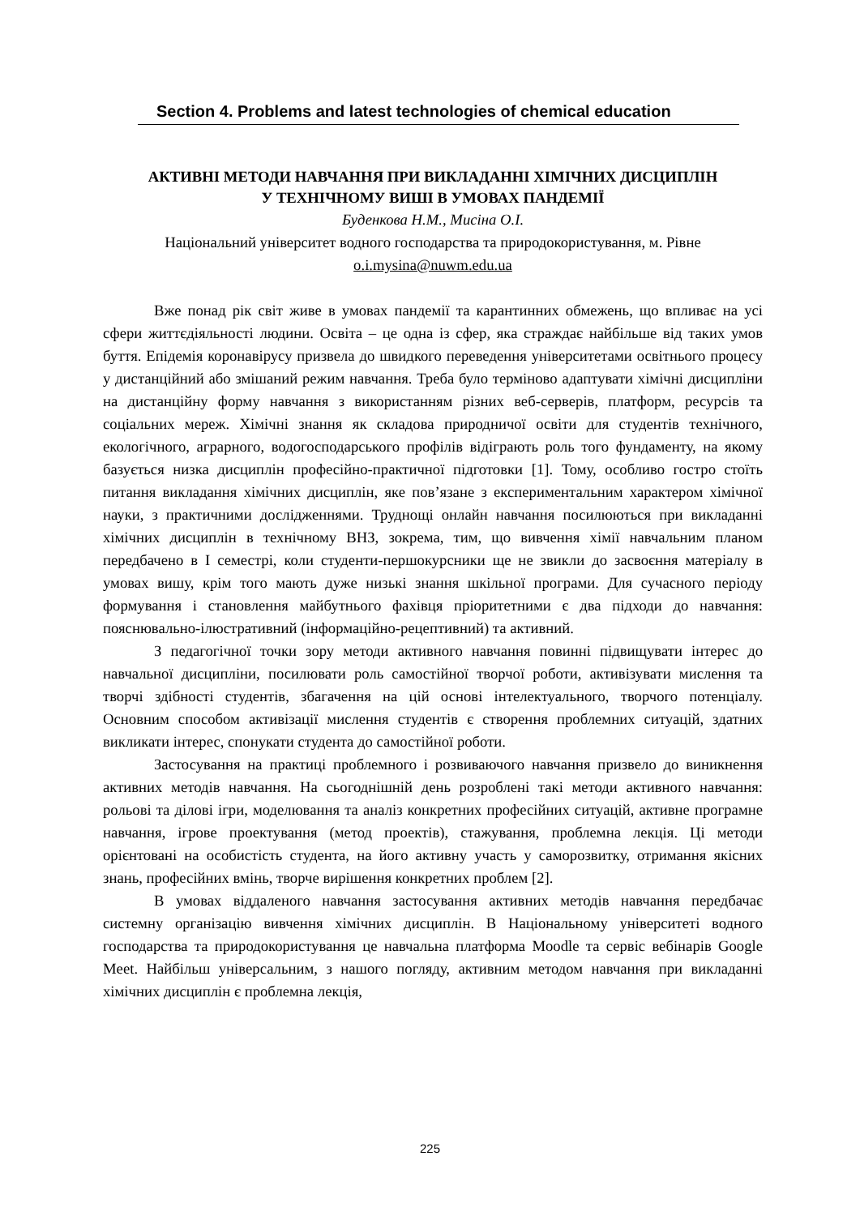Section 4. Problems and latest technologies of chemical education
АКТИВНІ МЕТОДИ НАВЧАННЯ ПРИ ВИКЛАДАННІ ХІМІЧНИХ ДИСЦИПЛІН
У ТЕХНІЧНОМУ ВИШІ В УМОВАХ ПАНДЕМІЇ
Буденкова Н.М., Мисіна О.І.
Національний університет водного господарства та природокористування, м. Рівне
o.i.mysina@nuwm.edu.ua
Вже понад рік світ живе в умовах пандемії та карантинних обмежень, що впливає на усі сфери життєдіяльності людини. Освіта – це одна із сфер, яка страждає найбільше від таких умов буття. Епідемія коронавірусу призвела до швидкого переведення університетами освітнього процесу у дистанційний або змішаний режим навчання. Треба було терміново адаптувати хімічні дисципліни на дистанційну форму навчання з використанням різних веб-серверів, платформ, ресурсів та соціальних мереж. Хімічні знання як складова природничої освіти для студентів технічного, екологічного, аграрного, водогосподарського профілів відіграють роль того фундаменту, на якому базується низка дисциплін професійно-практичної підготовки [1]. Тому, особливо гостро стоїть питання викладання хімічних дисциплін, яке пов’язане з експериментальним характером хімічної науки, з практичними дослідженнями. Труднощі онлайн навчання посилюються при викладанні хімічних дисциплін в технічному ВНЗ, зокрема, тим, що вивчення хімії навчальним планом передбачено в І семестрі, коли студенти-першокурсники ще не звикли до засвоєння матеріалу в умовах вишу, крім того мають дуже низькі знання шкільної програми. Для сучасного періоду формування і становлення майбутнього фахівця пріоритетними є два підходи до навчання: пояснювально-ілюстративний (інформаційно-рецептивний) та активний.
З педагогічної точки зору методи активного навчання повинні підвищувати інтерес до навчальної дисципліни, посилювати роль самостійної творчої роботи, активізувати мислення та творчі здібності студентів, збагачення на цій основі інтелектуального, творчого потенціалу. Основним способом активізації мислення студентів є створення проблемних ситуацій, здатних викликати інтерес, спонукати студента до самостійної роботи.
Застосування на практиці проблемного і розвиваючого навчання призвело до виникнення активних методів навчання. На сьогоднішній день розроблені такі методи активного навчання: рольові та ділові ігри, моделювання та аналіз конкретних професійних ситуацій, активне програмне навчання, ігрове проектування (метод проектів), стажування, проблемна лекція. Ці методи орієнтовані на особистість студента, на його активну участь у саморозвитку, отримання якісних знань, професійних вмінь, творче вирішення конкретних проблем [2].
В умовах віддаленого навчання застосування активних методів навчання передбачає системну організацію вивчення хімічних дисциплін. В Національному університеті водного господарства та природокористування це навчальна платформа Moodle та сервіс вебінарів Google Meet. Найбільш універсальним, з нашого погляду, активним методом навчання при викладанні хімічних дисциплін є проблемна лекція,
225